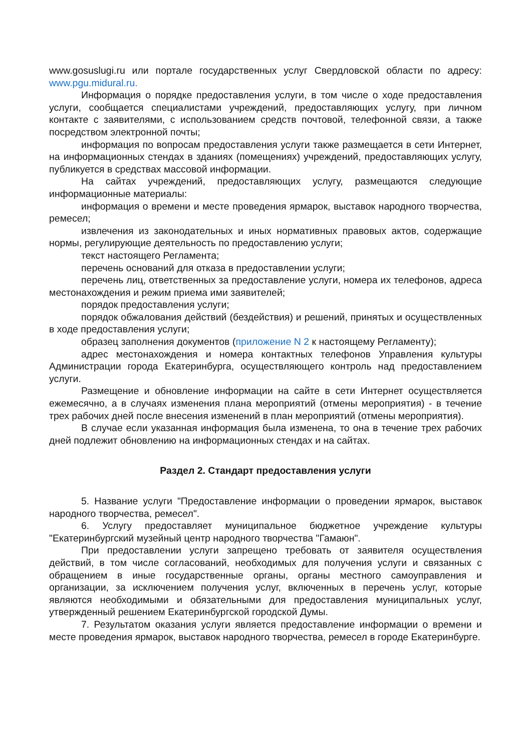www.gosuslugi.ru или портале государственных услуг Свердловской области по адресу: www.pgu.midural.ru.
Информация о порядке предоставления услуги, в том числе о ходе предоставления услуги, сообщается специалистами учреждений, предоставляющих услугу, при личном контакте с заявителями, с использованием средств почтовой, телефонной связи, а также посредством электронной почты;
информация по вопросам предоставления услуги также размещается в сети Интернет, на информационных стендах в зданиях (помещениях) учреждений, предоставляющих услугу, публикуется в средствах массовой информации.
На сайтах учреждений, предоставляющих услугу, размещаются следующие информационные материалы:
информация о времени и месте проведения ярмарок, выставок народного творчества, ремесел;
извлечения из законодательных и иных нормативных правовых актов, содержащие нормы, регулирующие деятельность по предоставлению услуги;
текст настоящего Регламента;
перечень оснований для отказа в предоставлении услуги;
перечень лиц, ответственных за предоставление услуги, номера их телефонов, адреса местонахождения и режим приема ими заявителей;
порядок предоставления услуги;
порядок обжалования действий (бездействия) и решений, принятых и осуществленных в ходе предоставления услуги;
образец заполнения документов (приложение N 2 к настоящему Регламенту);
адрес местонахождения и номера контактных телефонов Управления культуры Администрации города Екатеринбурга, осуществляющего контроль над предоставлением услуги.
Размещение и обновление информации на сайте в сети Интернет осуществляется ежемесячно, а в случаях изменения плана мероприятий (отмены мероприятия) - в течение трех рабочих дней после внесения изменений в план мероприятий (отмены мероприятия).
В случае если указанная информация была изменена, то она в течение трех рабочих дней подлежит обновлению на информационных стендах и на сайтах.
Раздел 2. Стандарт предоставления услуги
5. Название услуги "Предоставление информации о проведении ярмарок, выставок народного творчества, ремесел".
6. Услугу предоставляет муниципальное бюджетное учреждение культуры "Екатеринбургский музейный центр народного творчества "Гамаюн".
При предоставлении услуги запрещено требовать от заявителя осуществления действий, в том числе согласований, необходимых для получения услуги и связанных с обращением в иные государственные органы, органы местного самоуправления и организации, за исключением получения услуг, включенных в перечень услуг, которые являются необходимыми и обязательными для предоставления муниципальных услуг, утвержденный решением Екатеринбургской городской Думы.
7. Результатом оказания услуги является предоставление информации о времени и месте проведения ярмарок, выставок народного творчества, ремесел в городе Екатеринбурге.